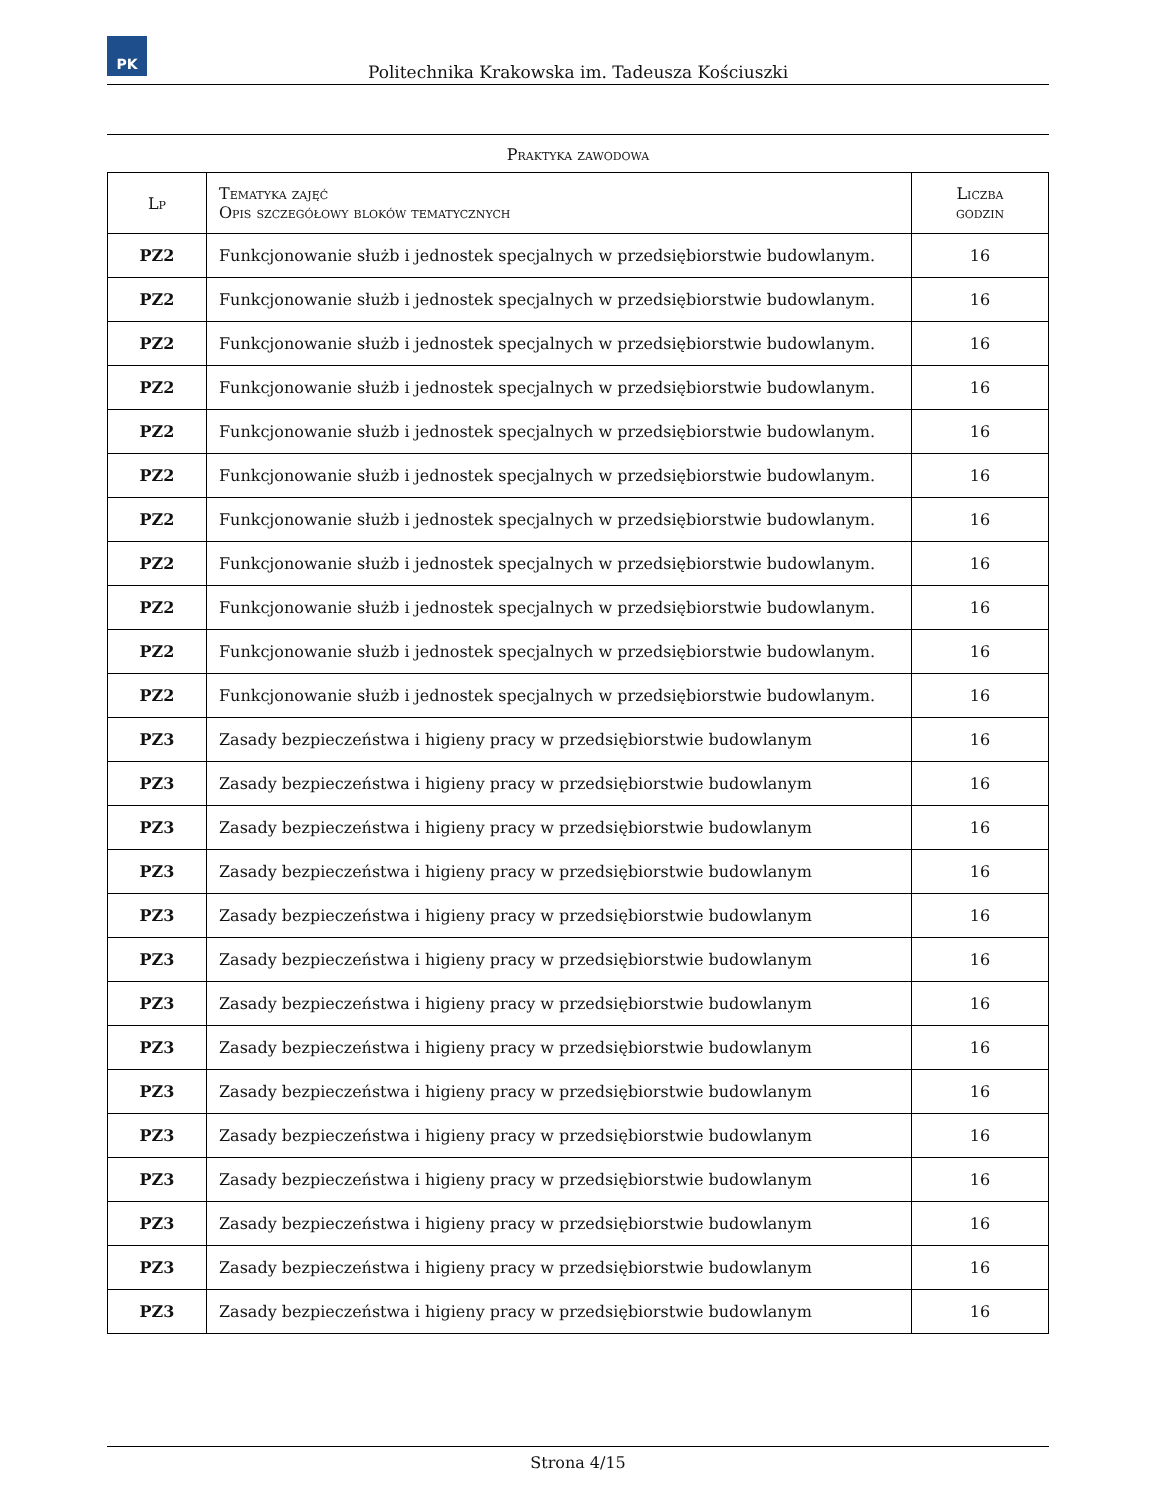PK
Politechnika Krakowska im. Tadeusza Kościuszki
Praktyka zawodowa
| Lp | Tematyka zajęć Opis szczegółowy bloków tematycznych | Liczba godzin |
| --- | --- | --- |
| PZ2 | Funkcjonowanie służb i jednostek specjalnych w przedsiębiorstwie budowlanym. | 16 |
| PZ2 | Funkcjonowanie służb i jednostek specjalnych w przedsiębiorstwie budowlanym. | 16 |
| PZ2 | Funkcjonowanie służb i jednostek specjalnych w przedsiębiorstwie budowlanym. | 16 |
| PZ2 | Funkcjonowanie służb i jednostek specjalnych w przedsiębiorstwie budowlanym. | 16 |
| PZ2 | Funkcjonowanie służb i jednostek specjalnych w przedsiębiorstwie budowlanym. | 16 |
| PZ2 | Funkcjonowanie służb i jednostek specjalnych w przedsiębiorstwie budowlanym. | 16 |
| PZ2 | Funkcjonowanie służb i jednostek specjalnych w przedsiębiorstwie budowlanym. | 16 |
| PZ2 | Funkcjonowanie służb i jednostek specjalnych w przedsiębiorstwie budowlanym. | 16 |
| PZ2 | Funkcjonowanie służb i jednostek specjalnych w przedsiębiorstwie budowlanym. | 16 |
| PZ2 | Funkcjonowanie służb i jednostek specjalnych w przedsiębiorstwie budowlanym. | 16 |
| PZ2 | Funkcjonowanie służb i jednostek specjalnych w przedsiębiorstwie budowlanym. | 16 |
| PZ3 | Zasady bezpieczeństwa i higieny pracy w przedsiębiorstwie budowlanym | 16 |
| PZ3 | Zasady bezpieczeństwa i higieny pracy w przedsiębiorstwie budowlanym | 16 |
| PZ3 | Zasady bezpieczeństwa i higieny pracy w przedsiębiorstwie budowlanym | 16 |
| PZ3 | Zasady bezpieczeństwa i higieny pracy w przedsiębiorstwie budowlanym | 16 |
| PZ3 | Zasady bezpieczeństwa i higieny pracy w przedsiębiorstwie budowlanym | 16 |
| PZ3 | Zasady bezpieczeństwa i higieny pracy w przedsiębiorstwie budowlanym | 16 |
| PZ3 | Zasady bezpieczeństwa i higieny pracy w przedsiębiorstwie budowlanym | 16 |
| PZ3 | Zasady bezpieczeństwa i higieny pracy w przedsiębiorstwie budowlanym | 16 |
| PZ3 | Zasady bezpieczeństwa i higieny pracy w przedsiębiorstwie budowlanym | 16 |
| PZ3 | Zasady bezpieczeństwa i higieny pracy w przedsiębiorstwie budowlanym | 16 |
| PZ3 | Zasady bezpieczeństwa i higieny pracy w przedsiębiorstwie budowlanym | 16 |
| PZ3 | Zasady bezpieczeństwa i higieny pracy w przedsiębiorstwie budowlanym | 16 |
| PZ3 | Zasady bezpieczeństwa i higieny pracy w przedsiębiorstwie budowlanym | 16 |
| PZ3 | Zasady bezpieczeństwa i higieny pracy w przedsiębiorstwie budowlanym | 16 |
Strona 4/15